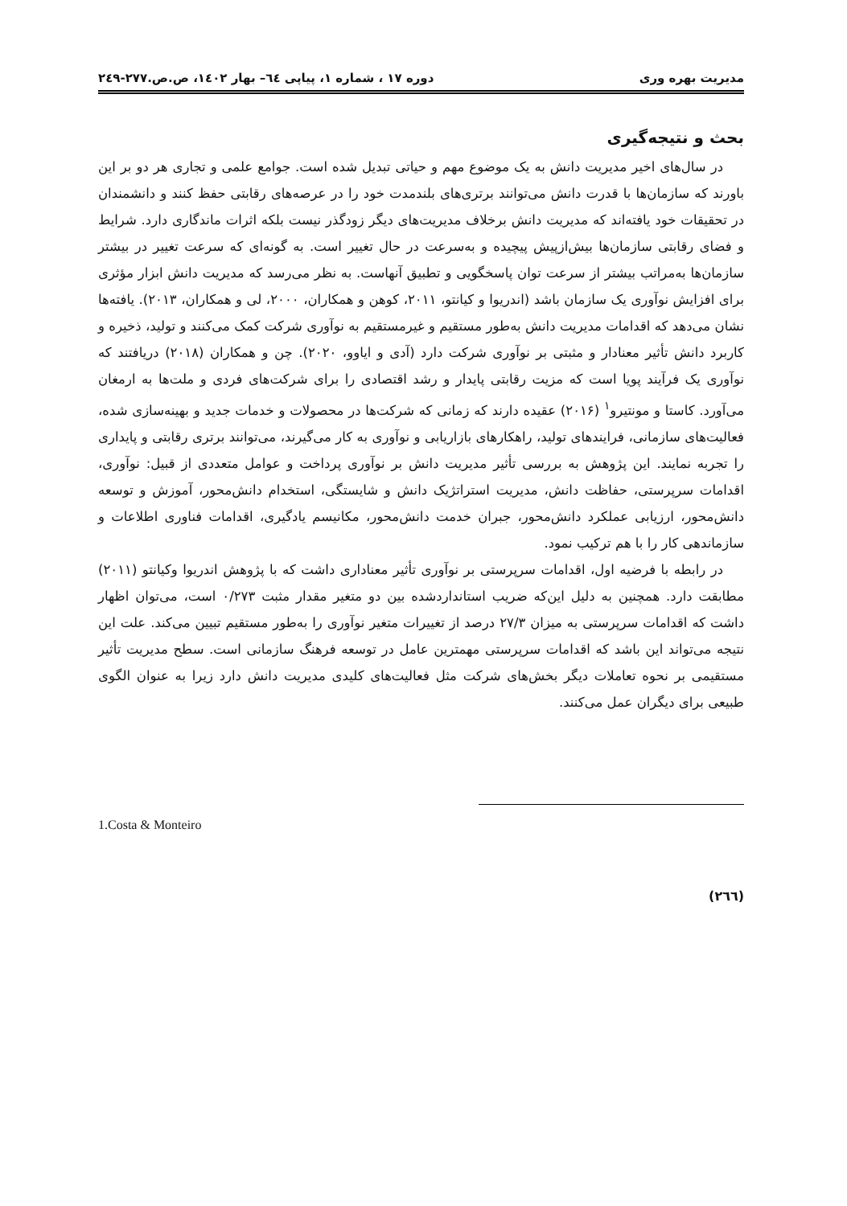مدیریت بهره وری دوره ۱۷ ، شماره ۱، پیاپی ٦٤– بهار ۱٤۰۲، ص.ص.۲۷۷-۲٤۹
بحث و نتیجه‌گیری
در سال‌های اخیر مدیریت دانش به یک موضوع مهم و حیاتی تبدیل شده است. جوامع علمی و تجاری هر دو بر این باورند که سازمان‌ها با قدرت دانش می‌توانند برتری‌های بلندمدت خود را در عرصه‌های رقابتی حفظ کنند و دانشمندان در تحقیقات خود یافته‌اند که مدیریت دانش برخلاف مدیریت‌های دیگر زودگذر نیست بلکه اثرات ماندگاری دارد. شرایط و فضای رقابتی سازمان‌ها بیش‌ازپیش پیچیده و به‌سرعت در حال تغییر است. به گونه‌ای که سرعت تغییر در بیشتر سازمان‌ها به‌مراتب بیشتر از سرعت توان پاسخگویی و تطبیق آنهاست. به نظر می‌رسد که مدیریت دانش ابزار مؤثری برای افزایش نوآوری یک سازمان باشد (اندریوا و کیانتو، ۲۰۱۱، کوهن و همکاران، ۲۰۰۰، لی و همکاران، ۲۰۱۳). یافته‌ها نشان می‌دهد که اقدامات مدیریت دانش به‌طور مستقیم و غیرمستقیم به نوآوری شرکت کمک می‌کنند و تولید، ذخیره و کاربرد دانش تأثیر معنادار و مثبتی بر نوآوری شرکت دارد (آدی و ایاوو، ۲۰۲۰). چن و همکاران (۲۰۱۸) دریافتند که نوآوری یک فرآیند پویا است که مزیت رقابتی پایدار و رشد اقتصادی را برای شرکت‌های فردی و ملت‌ها به ارمغان می‌آورد. کاستا و مونتیرو<sup>۱</sup> (۲۰۱۶) عقیده دارند که زمانی که شرکت‌ها در محصولات و خدمات جدید و بهینه‌سازی شده، فعالیت‌های سازمانی، فرایندهای تولید، راهکارهای بازاریابی و نوآوری به کار می‌گیرند، می‌توانند برتری رقابتی و پایداری را تجربه نمایند. این پژوهش به بررسی تأثیر مدیریت دانش بر نوآوری پرداخت و عوامل متعددی از قبیل: نوآوری، اقدامات سرپرستی، حفاظت دانش، مدیریت استراتژیک دانش و شایستگی، استخدام دانش‌محور، آموزش و توسعه دانش‌محور، ارزیابی عملکرد دانش‌محور، جبران خدمت دانش‌محور، مکانیسم یادگیری، اقدامات فناوری اطلاعات و سازماندهی کار را با هم ترکیب نمود.
در رابطه با فرضیه اول، اقدامات سرپرستی بر نوآوری تأثیر معناداری داشت که با پژوهش اندریوا وکیانتو (۲۰۱۱) مطابقت دارد. همچنین به دلیل این‌که ضریب استانداردشده بین دو متغیر مقدار مثبت ۰/۲۷۳ است، می‌توان اظهار داشت که اقدامات سرپرستی به میزان ۲۷/۳ درصد از تغییرات متغیر نوآوری را به‌طور مستقیم تبیین می‌کند. علت این نتیجه می‌تواند این باشد که اقدامات سرپرستی مهمترین عامل در توسعه فرهنگ سازمانی است. سطح مدیریت تأثیر مستقیمی بر نحوه تعاملات دیگر بخش‌های شرکت مثل فعالیت‌های کلیدی مدیریت دانش دارد زیرا به عنوان الگوی طبیعی برای دیگران عمل می‌کنند.
1.Costa & Monteiro
(۲٦٦)